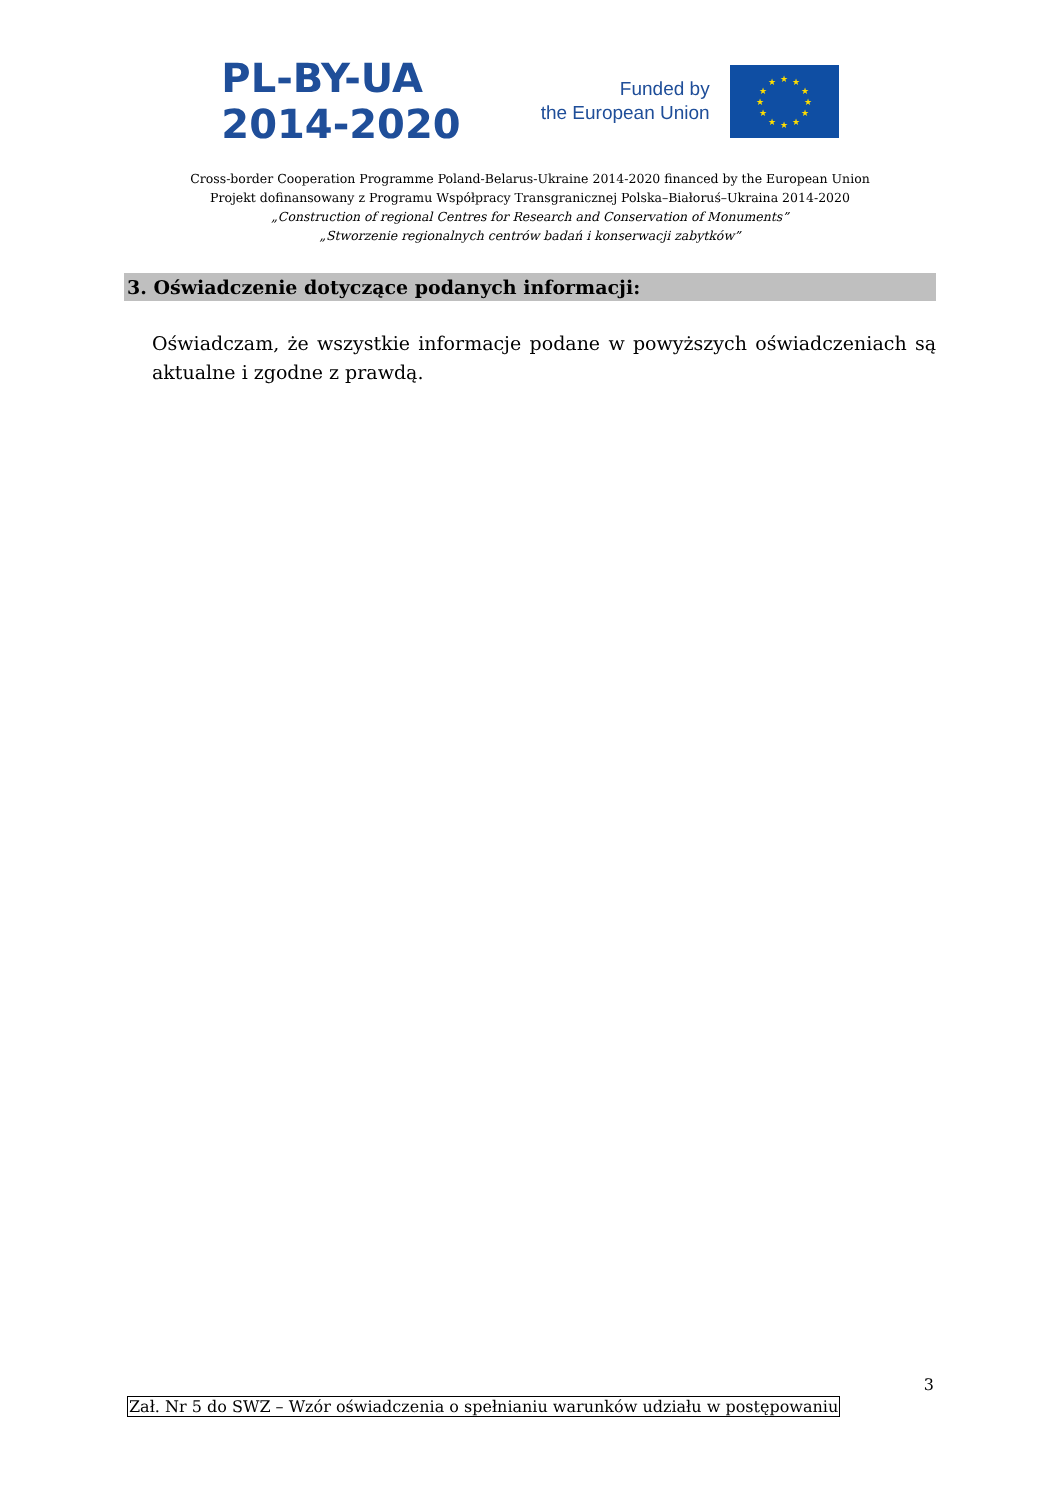PL-BY-UA
2014-2020
Funded by
the European Union
★
★
★
★
★
★
★
★
★
★
★
★
Cross-border Cooperation Programme Poland-Belarus-Ukraine 2014-2020 financed by the European Union
Projekt dofinansowany z Programu Współpracy Transgranicznej Polska–Białoruś–Ukraina 2014-2020
„Construction of regional Centres for Research and Conservation of Monuments”
„Stworzenie regionalnych centrów badań i konserwacji zabytków”
3. Oświadczenie dotyczące podanych informacji:
Oświadczam, że wszystkie informacje podane w powyższych oświadczeniach są aktualne i zgodne z prawdą.
3
Zał. Nr 5 do SWZ – Wzór oświadczenia o spełnianiu warunków udziału w postępowaniu